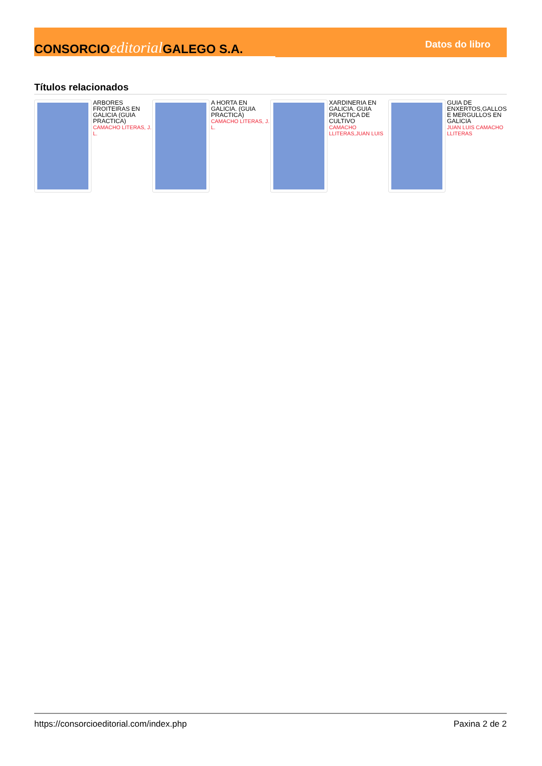CONSORCIO editorial GALEGO S.A.
Datos do libro
Títulos relacionados
ARBORES FROITEIRAS EN GALICIA (GUIA PRACTICA)
CAMACHO LITERAS, J. L.
A HORTA EN GALICIA. (GUIA PRACTICA)
CAMACHO LITERAS, J. L.
XARDINERIA EN GALICIA. GUIA PRACTICA DE CULTIVO
CAMACHO LLITERAS,JUAN LUIS
GUIA DE ENXERTOS,GALLOS E MERGULLOS EN GALICIA
JUAN LUIS CAMACHO LLITERAS
https://consorcioeditorial.com/index.php Paxina 2 de 2